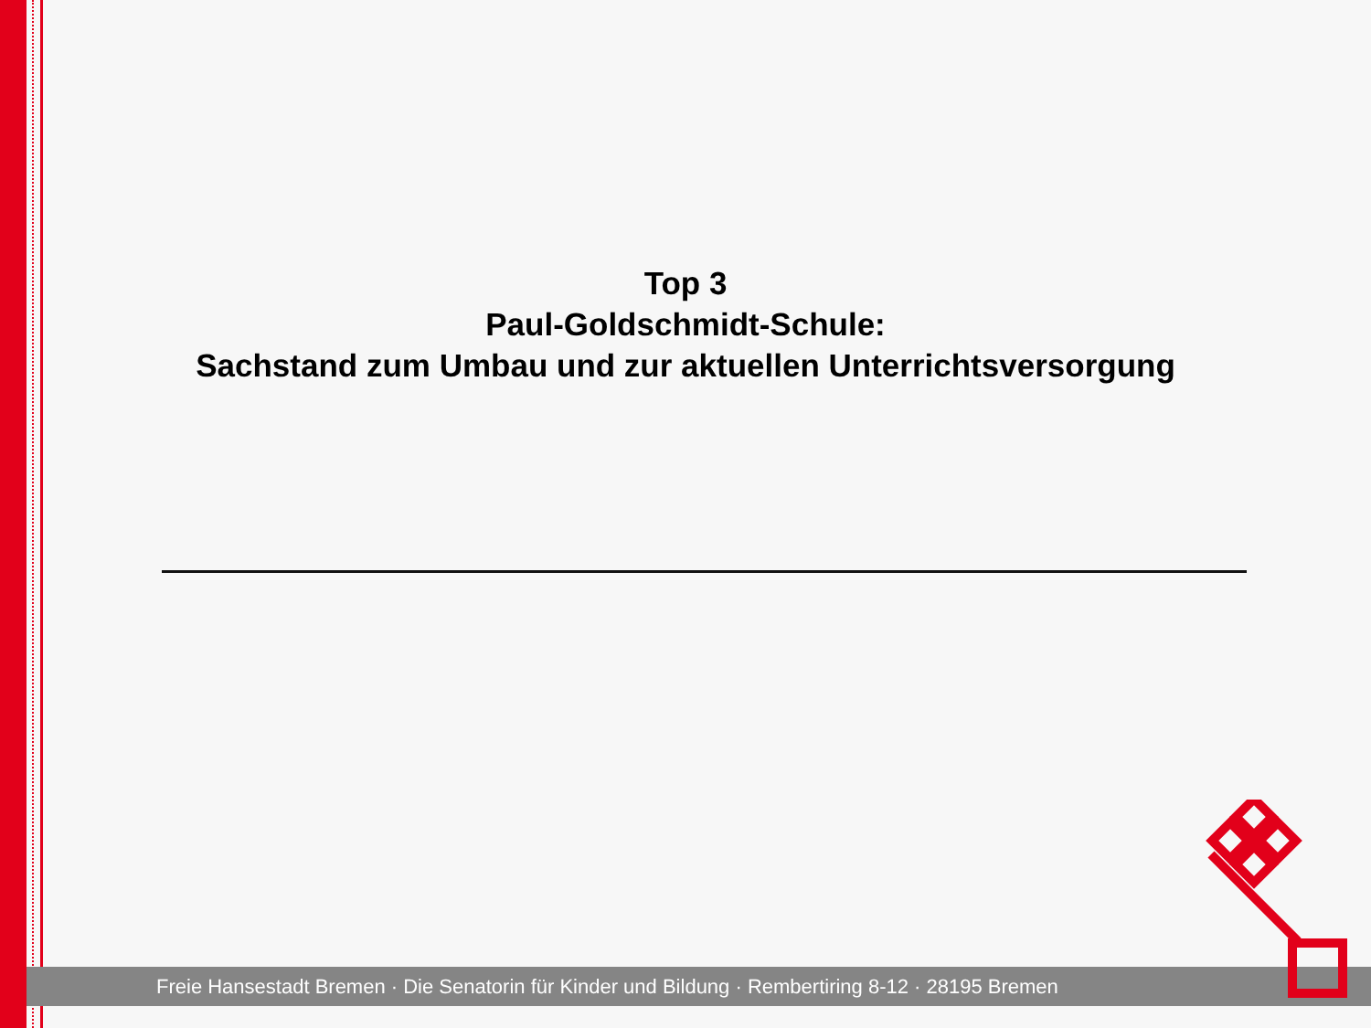Top 3
Paul-Goldschmidt-Schule:
Sachstand zum Umbau und zur aktuellen Unterrichtsversorgung
Freie Hansestadt Bremen · Die Senatorin für Kinder und Bildung · Rembertiring 8-12 · 28195 Bremen